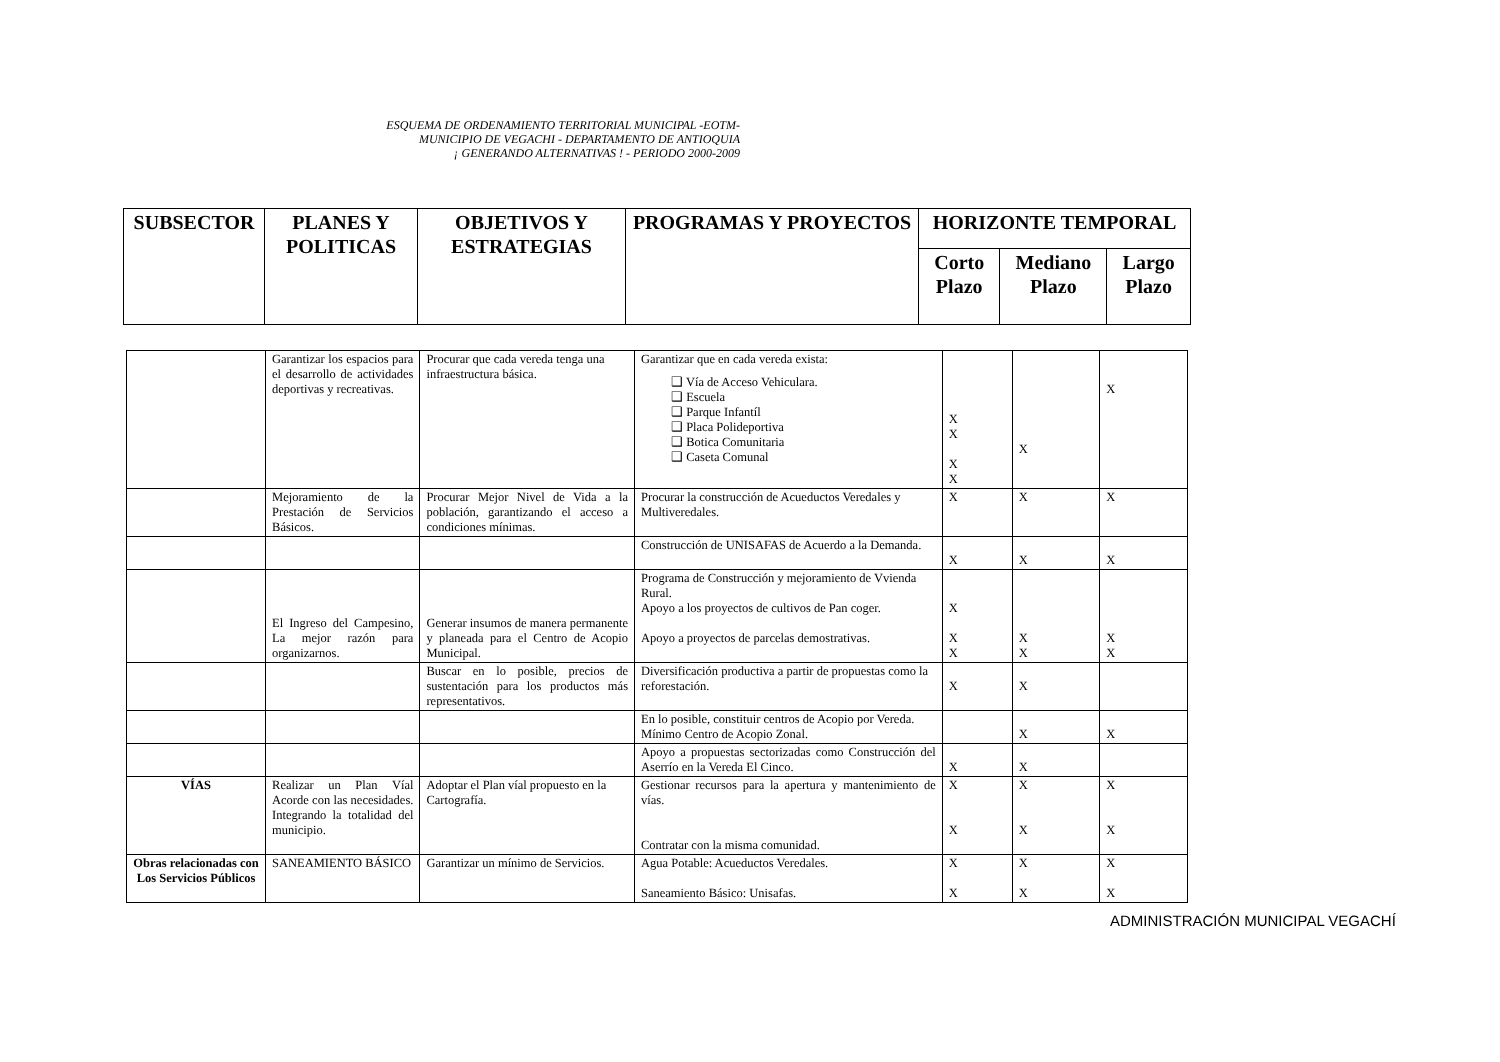ESQUEMA DE ORDENAMIENTO TERRITORIAL MUNICIPAL -EOTM-
MUNICIPIO DE VEGACHI - DEPARTAMENTO DE ANTIOQUIA
¡ GENERANDO ALTERNATIVAS ! - PERIODO 2000-2009
| SUBSECTOR | PLANES Y POLITICAS | OBJETIVOS Y ESTRATEGIAS | PROGRAMAS Y PROYECTOS | HORIZONTE TEMPORAL | | |
| --- | --- | --- | --- | --- | --- | --- |
| | | | | Corto Plazo | Mediano Plazo | Largo Plazo |
| | Garantizar los espacios para el desarrollo de actividades deportivas y recreativas. | Procurar que cada vereda tenga una infraestructura básica. | Garantizar que en cada vereda exista: ❑ Vía de Acceso Vehiculara. ❑ Escuela ❑ Parque Infantíl ❑ Placa Polideportiva ❑ Botica Comunitaria ❑ Caseta Comunal | X X X X | X | X |
| | Mejoramiento de la Prestación de Servicios Básicos. | Procurar Mejor Nivel de Vida a la población, garantizando el acceso a condiciones mínimas. | Procurar la construcción de Acueductos Veredales y Multiveredales. | X | X | X |
| | | | Construcción de UNISAFAS de Acuerdo a la Demanda. | X | X | X |
| | El Ingreso del Campesino, La mejor razón para organizarnos. | Generar insumos de manera permanente y planeada para el Centro de Acopio Municipal. | Programa de Construcción y mejoramiento de Vvienda Rural. Apoyo a los proyectos de cultivos de Pan coger. Apoyo a proyectos de parcelas demostrativas. | X X X | X X | X X |
| | | Buscar en lo posible, precios de sustentación para los productos más representativos. | Diversificación productiva a partir de propuestas como la reforestación. | X | X | |
| | | | En lo posible, constituir centros de Acopio por Vereda. Mínimo Centro de Acopio Zonal. | | X | X |
| | | | Apoyo a propuestas sectorizadas como Construcción del Aserrío en la Vereda El Cinco. | X | X | |
| VÍAS | Realizar un Plan Víal Acorde con las necesidades. Integrando la totalidad del municipio. | Adoptar el Plan víal propuesto en la Cartografía. | Gestionar recursos para la apertura y mantenimiento de vías. Contratar con la misma comunidad. | X X | X X | X X |
| Obras relacionadas con Los Servicios Públicos | SANEAMIENTO BÁSICO | Garantizar un mínimo de Servicios. | Agua Potable: Acueductos Veredales. Saneamiento Básico: Unisafas. | X X | X X | X X |
ADMINISTRACIÓN MUNICIPAL VEGACHÍ